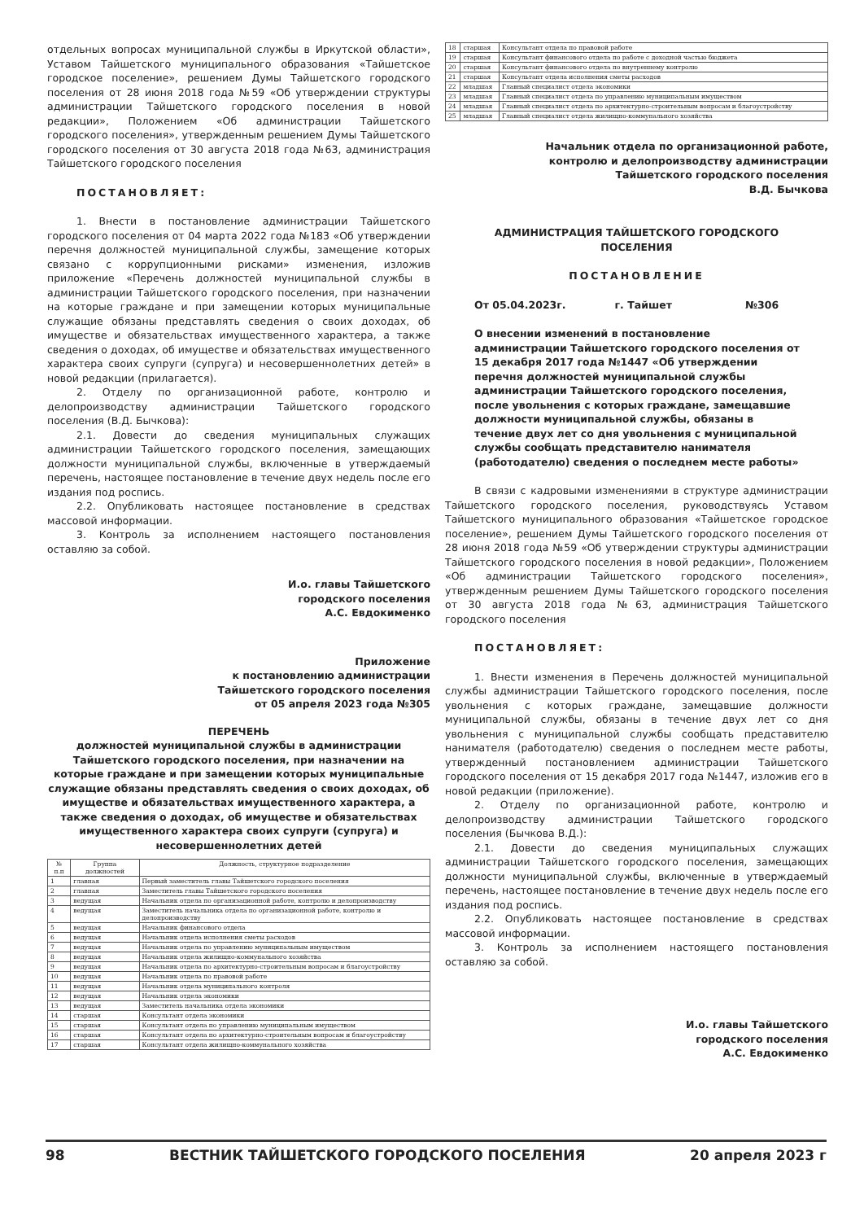отдельных вопросах муниципальной службы в Иркутской области», Уставом Тайшетского муниципального образования «Тайшетское городское поселение», решением Думы Тайшетского городского поселения от 28 июня 2018 года №59 «Об утверждении структуры администрации Тайшетского городского поселения в новой редакции», Положением «Об администрации Тайшетского городского поселения», утвержденным решением Думы Тайшетского городского поселения от 30 августа 2018 года №63, администрация Тайшетского городского поселения
ПОСТАНОВЛЯЕТ:
1. Внести в постановление администрации Тайшетского городского поселения от 04 марта 2022 года №183 «Об утверждении перечня должностей муниципальной службы, замещение которых связано с коррупционными рисками» изменения, изложив приложение «Перечень должностей муниципальной службы в администрации Тайшетского городского поселения, при назначении на которые граждане и при замещении которых муниципальные служащие обязаны представлять сведения о своих доходах, об имуществе и обязательствах имущественного характера, а также сведения о доходах, об имуществе и обязательствах имущественного характера своих супруги (супруга) и несовершеннолетних детей» в новой редакции (прилагается).
2. Отделу по организационной работе, контролю и делопроизводству администрации Тайшетского городского поселения (В.Д. Бычкова):
2.1. Довести до сведения муниципальных служащих администрации Тайшетского городского поселения, замещающих должности муниципальной службы, включенные в утверждаемый перечень, настоящее постановление в течение двух недель после его издания под роспись.
2.2. Опубликовать настоящее постановление в средствах массовой информации.
3. Контроль за исполнением настоящего постановления оставляю за собой.
И.о. главы Тайшетского
городского поселения
А.С. Евдокименко
Приложение
к постановлению администрации
Тайшетского городского поселения
от 05 апреля 2023 года №305
ПЕРЕЧЕНЬ
должностей муниципальной службы в администрации Тайшетского городского поселения, при назначении на которые граждане и при замещении которых муниципальные служащие обязаны представлять сведения о своих доходах, об имуществе и обязательствах имущественного характера, а также сведения о доходах, об имуществе и обязательствах имущественного характера своих супруги (супруга) и несовершеннолетних детей
| № п.п | Группа должностей | Должность, структурное подразделение |
| --- | --- | --- |
| 1 | главная | Первый заместитель главы Тайшетского городского поселения |
| 2 | главная | Заместитель главы Тайшетского городского поселения |
| 3 | ведущая | Начальник отдела по организационной работе, контролю и делопроизводству |
| 4 | ведущая | Заместитель начальника отдела по организационной работе, контролю и делопроизводству |
| 5 | ведущая | Начальник финансового отдела |
| 6 | ведущая | Начальник отдела исполнения сметы расходов |
| 7 | ведущая | Начальник отдела по управлению муниципальным имуществом |
| 8 | ведущая | Начальник отдела жилищно-коммунального хозяйства |
| 9 | ведущая | Начальник отдела по архитектурно-строительным вопросам и благоустройству |
| 10 | ведущая | Начальник отдела по правовой работе |
| 11 | ведущая | Начальник отдела муниципального контроля |
| 12 | ведущая | Начальник отдела экономики |
| 13 | ведущая | Заместитель начальника отдела экономики |
| 14 | старшая | Консультант отдела экономики |
| 15 | старшая | Консультант отдела по управлению муниципальным имуществом |
| 16 | старшая | Консультант отдела по архитектурно-строительным вопросам и благоустройству |
| 17 | старшая | Консультант отдела жилищно-коммунального хозяйства |
| 18 | старшая | Консультант отдела по правовой работе |
| 19 | старшая | Консультант финансового отдела по работе с доходной частью бюджета |
| 20 | старшая | Консультант финансового отдела по внутреннему контролю |
| 21 | старшая | Консультант отдела исполнения сметы расходов |
| 22 | младшая | Главный специалист отдела экономики |
| 23 | младшая | Главный специалист отдела по управлению муниципальным имуществом |
| 24 | младшая | Главный специалист отдела по архитектурно-строительным вопросам и благоустройству |
| 25 | младшая | Главный специалист отдела жилищно-коммунального хозяйства |
Начальник отдела по организационной работе,
контролю и делопроизводству администрации
Тайшетского городского поселения
В.Д. Бычкова
АДМИНИСТРАЦИЯ ТАЙШЕТСКОГО ГОРОДСКОГО
ПОСЕЛЕНИЯ
ПОСТАНОВЛЕНИЕ
От 05.04.2023г. г. Тайшет №306
О внесении изменений в постановление администрации Тайшетского городского поселения от 15 декабря 2017 года №1447 «Об утверждении перечня должностей муниципальной службы администрации Тайшетского городского поселения, после увольнения с которых граждане, замещавшие должности муниципальной службы, обязаны в течение двух лет со дня увольнения с муниципальной службы сообщать представителю нанимателя (работодателю) сведения о последнем месте работы»
В связи с кадровыми изменениями в структуре администрации Тайшетского городского поселения, руководствуясь Уставом Тайшетского муниципального образования «Тайшетское городское поселение», решением Думы Тайшетского городского поселения от 28 июня 2018 года №59 «Об утверждении структуры администрации Тайшетского городского поселения в новой редакции», Положением «Об администрации Тайшетского городского поселения», утвержденным решением Думы Тайшетского городского поселения от 30 августа 2018 года №63, администрация Тайшетского городского поселения
ПОСТАНОВЛЯЕТ:
1. Внести изменения в Перечень должностей муниципальной службы администрации Тайшетского городского поселения, после увольнения с которых граждане, замещавшие должности муниципальной службы, обязаны в течение двух лет со дня увольнения с муниципальной службы сообщать представителю нанимателя (работодателю) сведения о последнем месте работы, утвержденный постановлением администрации Тайшетского городского поселения от 15 декабря 2017 года №1447, изложив его в новой редакции (приложение).
2. Отделу по организационной работе, контролю и делопроизводству администрации Тайшетского городского поселения (Бычкова В.Д.):
2.1. Довести до сведения муниципальных служащих администрации Тайшетского городского поселения, замещающих должности муниципальной службы, включенные в утверждаемый перечень, настоящее постановление в течение двух недель после его издания под роспись.
2.2. Опубликовать настоящее постановление в средствах массовой информации.
3. Контроль за исполнением настоящего постановления оставляю за собой.
И.о. главы Тайшетского
городского поселения
А.С. Евдокименко
98 ВЕСТНИК ТАЙШЕТСКОГО ГОРОДСКОГО ПОСЕЛЕНИЯ 20 апреля 2023 г